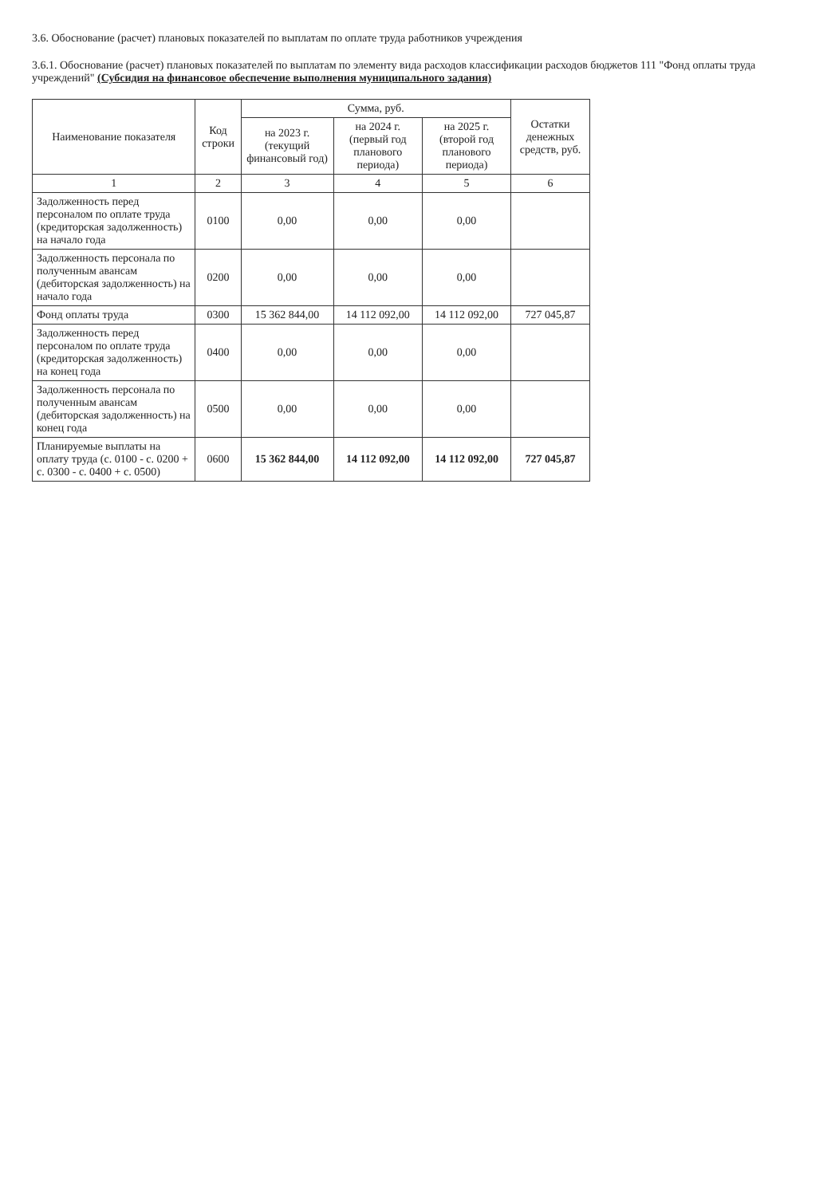3.6. Обоснование (расчет) плановых показателей по выплатам по оплате труда работников учреждения
3.6.1. Обоснование (расчет) плановых показателей по выплатам по элементу вида расходов классификации расходов бюджетов 111 "Фонд оплаты труда учреждений" (Субсидия на финансовое обеспечение выполнения муниципального задания)
| Наименование показателя | Код строки | Сумма, руб. | | | Остатки денежных средств, руб. |
| --- | --- | --- | --- | --- | --- |
| | | на 2023 г. (текущий финансовый год) | на 2024 г. (первый год планового периода) | на 2025 г. (второй год планового периода) | |
| 1 | 2 | 3 | 4 | 5 | 6 |
| Задолженность перед персоналом по оплате труда (кредиторская задолженность) на начало года | 0100 | 0,00 | 0,00 | 0,00 | |
| Задолженность персонала по полученным авансам (дебиторская задолженность) на начало года | 0200 | 0,00 | 0,00 | 0,00 | |
| Фонд оплаты труда | 0300 | 15 362 844,00 | 14 112 092,00 | 14 112 092,00 | 727 045,87 |
| Задолженность перед персоналом по оплате труда (кредиторская задолженность) на конец года | 0400 | 0,00 | 0,00 | 0,00 | |
| Задолженность персонала по полученным авансам (дебиторская задолженность) на конец года | 0500 | 0,00 | 0,00 | 0,00 | |
| Планируемые выплаты на оплату труда (с. 0100 - с. 0200 + с. 0300 - с. 0400 + с. 0500) | 0600 | 15 362 844,00 | 14 112 092,00 | 14 112 092,00 | 727 045,87 |